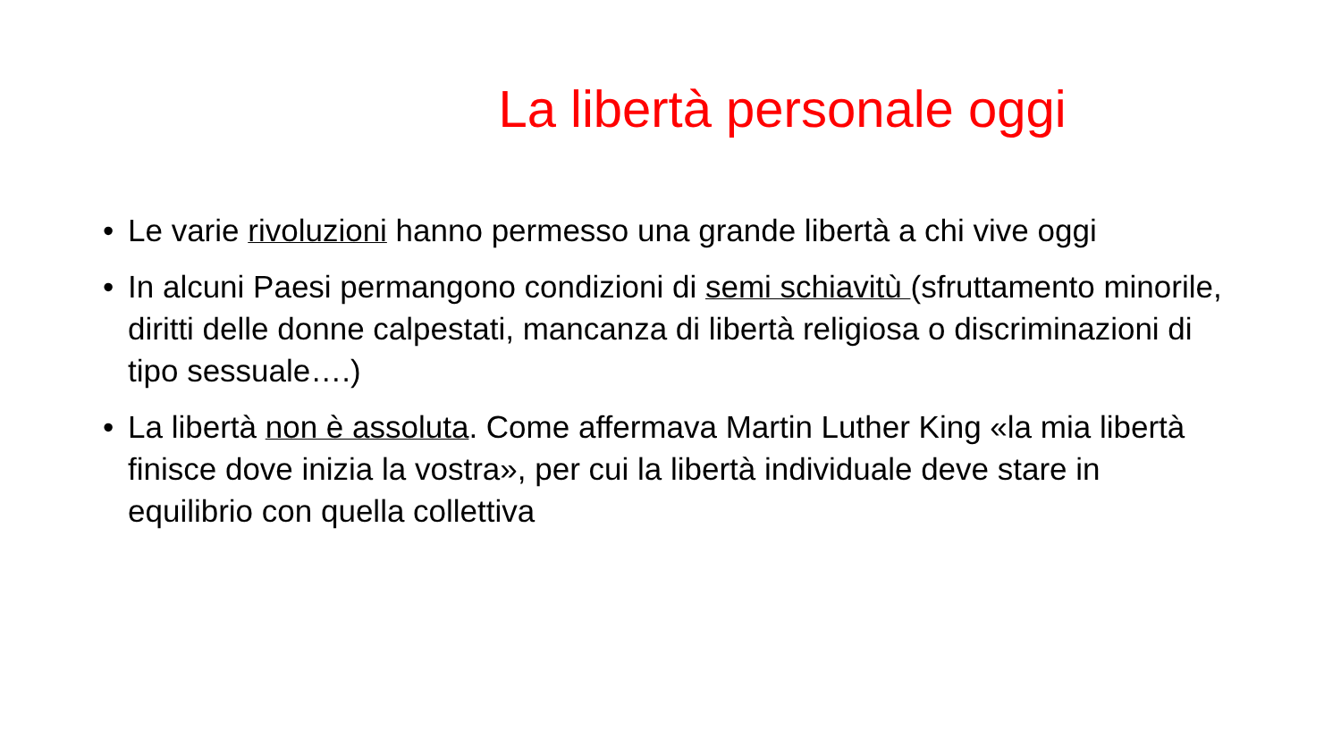La libertà personale oggi
• Le varie rivoluzioni hanno permesso una grande libertà a chi vive oggi
• In alcuni Paesi permangono condizioni di semi schiavitù (sfruttamento minorile, diritti delle donne calpestati, mancanza di libertà religiosa o discriminazioni di tipo sessuale….)
• La libertà non è assoluta. Come affermava Martin Luther King «la mia libertà finisce dove inizia la vostra», per cui la libertà individuale deve stare in equilibrio con quella collettiva